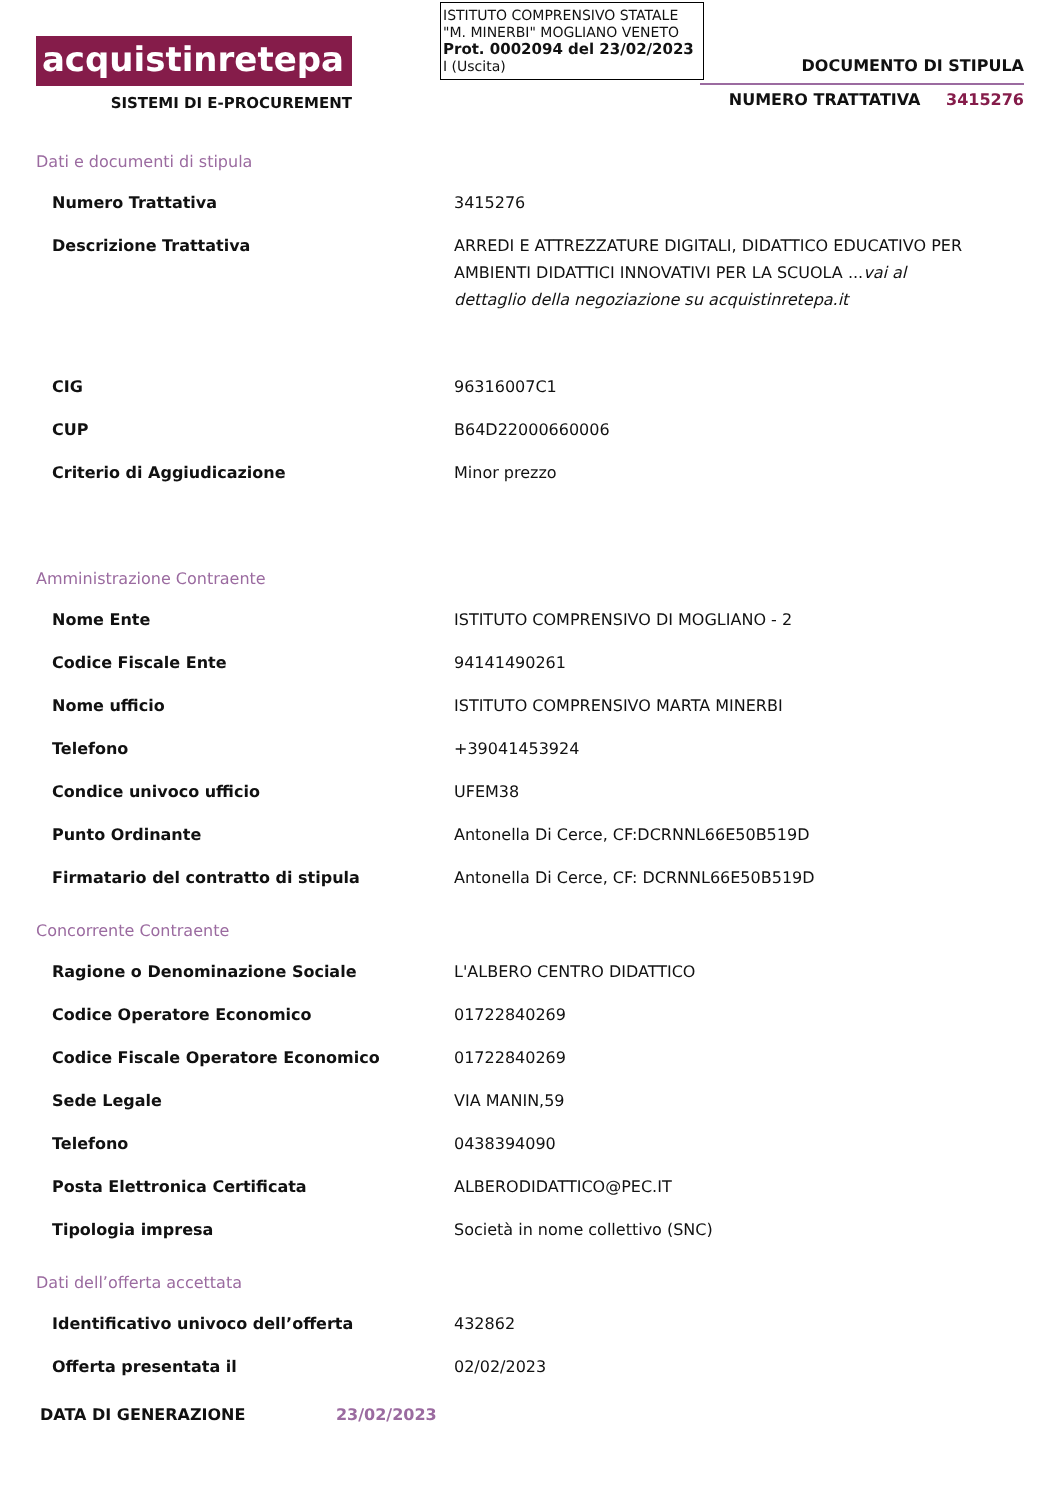acquistinretepa
SISTEMI DI E-PROCUREMENT
ISTITUTO COMPRENSIVO STATALE
"M. MINERBI" MOGLIANO VENETO
Prot. 0002094 del 23/02/2023
I (Uscita)
DOCUMENTO DI STIPULA
NUMERO TRATTATIVA 3415276
Dati e documenti di stipula
| Numero Trattativa | 3415276 |
| Descrizione Trattativa | ARREDI E ATTREZZATURE DIGITALI, DIDATTICO EDUCATIVO PER AMBIENTI DIDATTICI INNOVATIVI PER LA SCUOLA ... vai al dettaglio della negoziazione su acquistinretepa.it |
| CIG | 96316007C1 |
| CUP | B64D22000660006 |
| Criterio di Aggiudicazione | Minor prezzo |
Amministrazione Contraente
| Nome Ente | ISTITUTO COMPRENSIVO DI MOGLIANO - 2 |
| Codice Fiscale Ente | 94141490261 |
| Nome ufficio | ISTITUTO COMPRENSIVO MARTA MINERBI |
| Telefono | +39041453924 |
| Condice univoco ufficio | UFEM38 |
| Punto Ordinante | Antonella Di Cerce, CF:DCRNNL66E50B519D |
| Firmatario del contratto di stipula | Antonella Di Cerce, CF: DCRNNL66E50B519D |
Concorrente Contraente
| Ragione o Denominazione Sociale | L'ALBERO CENTRO DIDATTICO |
| Codice Operatore Economico | 01722840269 |
| Codice Fiscale Operatore Economico | 01722840269 |
| Sede Legale | VIA MANIN,59 |
| Telefono | 0438394090 |
| Posta Elettronica Certificata | ALBERODIDATTICO@PEC.IT |
| Tipologia impresa | Società in nome collettivo (SNC) |
Dati dell’offerta accettata
| Identificativo univoco dell’offerta | 432862 |
| Offerta presentata il | 02/02/2023 |
DATA DI GENERAZIONE 23/02/2023